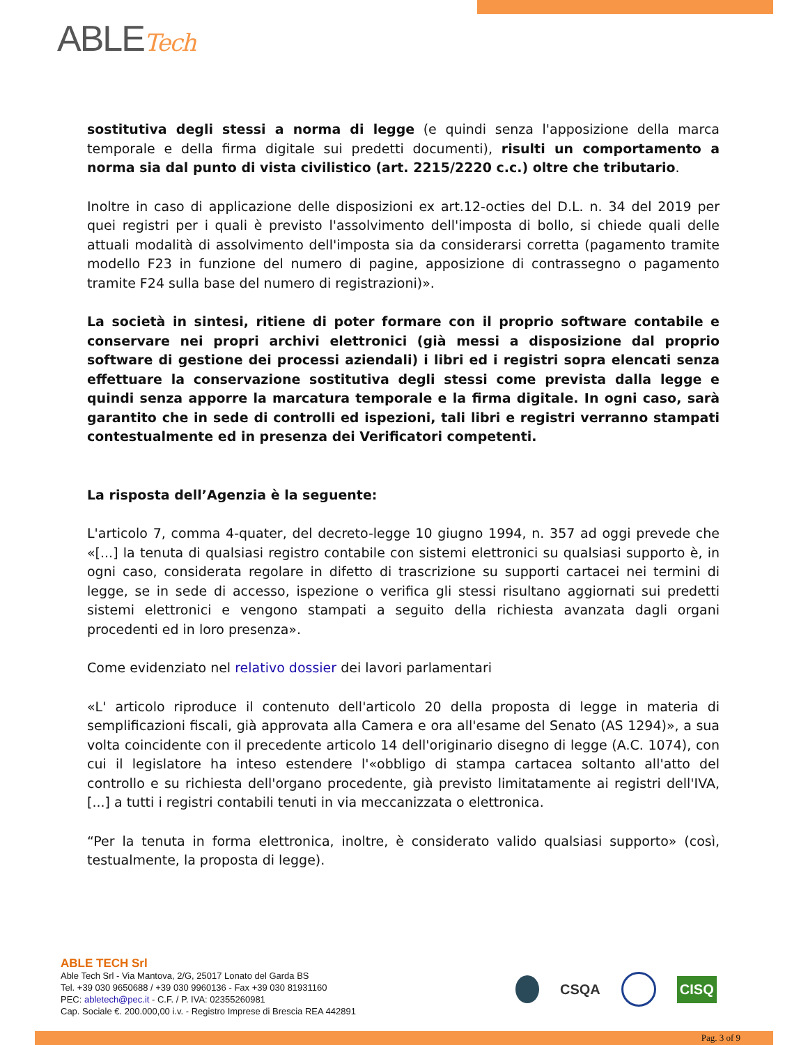ABLETech
sostitutiva degli stessi a norma di legge (e quindi senza l'apposizione della marca temporale e della firma digitale sui predetti documenti), risulti un comportamento a norma sia dal punto di vista civilistico (art. 2215/2220 c.c.) oltre che tributario.
Inoltre in caso di applicazione delle disposizioni ex art.12-octies del D.L. n. 34 del 2019 per quei registri per i quali è previsto l'assolvimento dell'imposta di bollo, si chiede quali delle attuali modalità di assolvimento dell'imposta sia da considerarsi corretta (pagamento tramite modello F23 in funzione del numero di pagine, apposizione di contrassegno o pagamento tramite F24 sulla base del numero di registrazioni)».
La società in sintesi, ritiene di poter formare con il proprio software contabile e conservare nei propri archivi elettronici (già messi a disposizione dal proprio software di gestione dei processi aziendali) i libri ed i registri sopra elencati senza effettuare la conservazione sostitutiva degli stessi come prevista dalla legge e quindi senza apporre la marcatura temporale e la firma digitale. In ogni caso, sarà garantito che in sede di controlli ed ispezioni, tali libri e registri verranno stampati contestualmente ed in presenza dei Verificatori competenti.
La risposta dell’Agenzia è la seguente:
L'articolo 7, comma 4-quater, del decreto-legge 10 giugno 1994, n. 357 ad oggi prevede che «[...] la tenuta di qualsiasi registro contabile con sistemi elettronici su qualsiasi supporto è, in ogni caso, considerata regolare in difetto di trascrizione su supporti cartacei nei termini di legge, se in sede di accesso, ispezione o verifica gli stessi risultano aggiornati sui predetti sistemi elettronici e vengono stampati a seguito della richiesta avanzata dagli organi procedenti ed in loro presenza».
Come evidenziato nel relativo dossier dei lavori parlamentari
«L' articolo riproduce il contenuto dell'articolo 20 della proposta di legge in materia di semplificazioni fiscali, già approvata alla Camera e ora all'esame del Senato (AS 1294)», a sua volta coincidente con il precedente articolo 14 dell'originario disegno di legge (A.C. 1074), con cui il legislatore ha inteso estendere l'«obbligo di stampa cartacea soltanto all'atto del controllo e su richiesta dell'organo procedente, già previsto limitatamente ai registri dell'IVA, [...] a tutti i registri contabili tenuti in via meccanizzata o elettronica.
“Per la tenuta in forma elettronica, inoltre, è considerato valido qualsiasi supporto» (così, testualmente, la proposta di legge).
ABLE TECH Srl
Able Tech Srl - Via Mantova, 2/G, 25017 Lonato del Garda BS
Tel. +39 030 9650688 / +39 030 9960136 - Fax +39 030 81931160
PEC: abletech@pec.it - C.F. / P. IVA: 02355260981
Cap. Sociale €. 200.000,00 i.v. - Registro Imprese di Brescia REA 442891
CSQA CISQ
Pag. 3 of 9